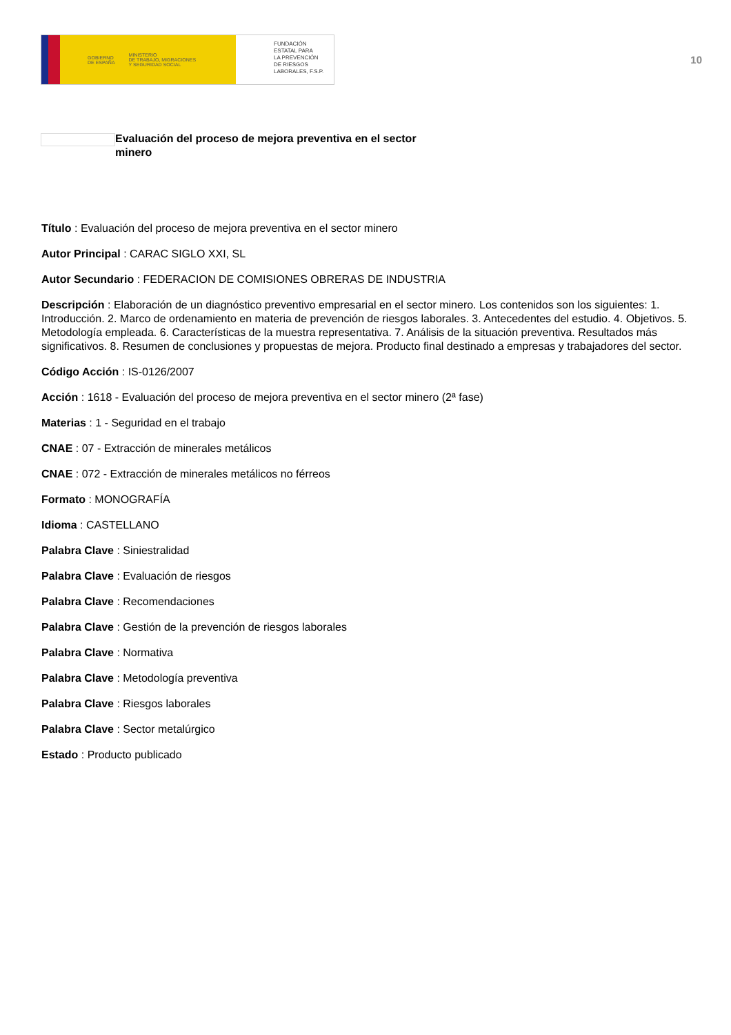GOBIERNO
DE ESPAÑA MINISTERIO
DE TRABAJO, MIGRACIONES
Y SEGURIDAD SOCIAL
FUNDACIÓN
ESTATAL PARA
LA PREVENCIÓN
DE RIESGOS
LABORALES, F.S.P.
10
Evaluación del proceso de mejora preventiva en el sector minero
Título : Evaluación del proceso de mejora preventiva en el sector minero
Autor Principal : CARAC SIGLO XXI, SL
Autor Secundario : FEDERACION DE COMISIONES OBRERAS DE INDUSTRIA
Descripción : Elaboración de un diagnóstico preventivo empresarial en el sector minero. Los contenidos son los siguientes: 1. Introducción. 2. Marco de ordenamiento en materia de prevención de riesgos laborales. 3. Antecedentes del estudio. 4. Objetivos. 5. Metodología empleada. 6. Características de la muestra representativa. 7. Análisis de la situación preventiva. Resultados más significativos. 8. Resumen de conclusiones y propuestas de mejora. Producto final destinado a empresas y trabajadores del sector.
Código Acción : IS-0126/2007
Acción : 1618 - Evaluación del proceso de mejora preventiva en el sector minero (2ª fase)
Materias : 1 - Seguridad en el trabajo
CNAE : 07 - Extracción de minerales metálicos
CNAE : 072 - Extracción de minerales metálicos no férreos
Formato : MONOGRAFÍA
Idioma : CASTELLANO
Palabra Clave : Siniestralidad
Palabra Clave : Evaluación de riesgos
Palabra Clave : Recomendaciones
Palabra Clave : Gestión de la prevención de riesgos laborales
Palabra Clave : Normativa
Palabra Clave : Metodología preventiva
Palabra Clave : Riesgos laborales
Palabra Clave : Sector metalúrgico
Estado : Producto publicado